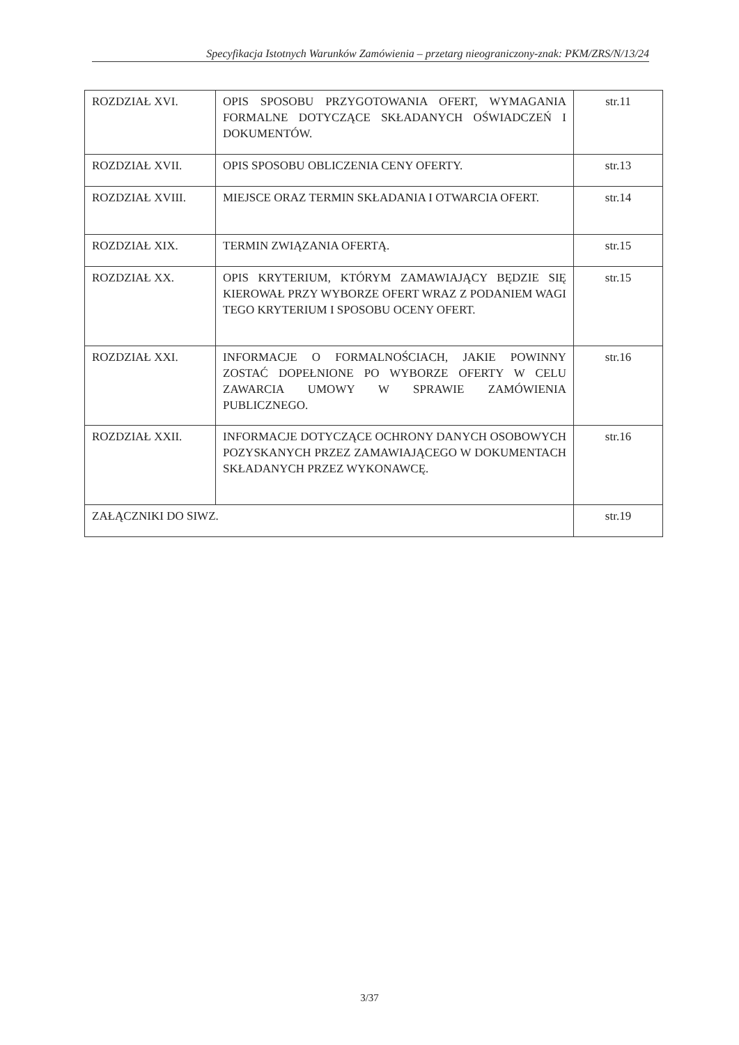Specyfikacja Istotnych Warunków Zamówienia – przetarg nieograniczony-znak: PKM/ZRS/N/13/24
| ROZDZIAŁ XVI. | OPIS SPOSOBU PRZYGOTOWANIA OFERT, WYMAGANIA FORMALNE DOTYCZĄCE SKŁADANYCH OŚWIADCZEŃ I DOKUMENTÓW. | str.11 |
| ROZDZIAŁ XVII. | OPIS SPOSOBU OBLICZENIA CENY OFERTY. | str.13 |
| ROZDZIAŁ XVIII. | MIEJSCE ORAZ TERMIN SKŁADANIA I OTWARCIA OFERT. | str.14 |
| ROZDZIAŁ XIX. | TERMIN ZWIĄZANIA OFERTĄ. | str.15 |
| ROZDZIAŁ XX. | OPIS KRYTERIUM, KTÓRYM ZAMAWIAJĄCY BĘDZIE SIĘ KIEROWAŁ PRZY WYBORZE OFERT WRAZ Z PODANIEM WAGI TEGO KRYTERIUM I SPOSOBU OCENY OFERT. | str.15 |
| ROZDZIAŁ XXI. | INFORMACJE O FORMALNOŚCIACH, JAKIE POWINNY ZOSTAĆ DOPEŁNIONE PO WYBORZE OFERTY W CELU ZAWARCIA UMOWY W SPRAWIE ZAMÓWIENIA PUBLICZNEGO. | str.16 |
| ROZDZIAŁ XXII. | INFORMACJE DOTYCZĄCE OCHRONY DANYCH OSOBOWYCH POZYSKANYCH PRZEZ ZAMAWIAJĄCEGO W DOKUMENTACH SKŁADANYCH PRZEZ WYKONAWCĘ. | str.16 |
| ZAŁĄCZNIKI DO SIWZ. | | str.19 |
3/37